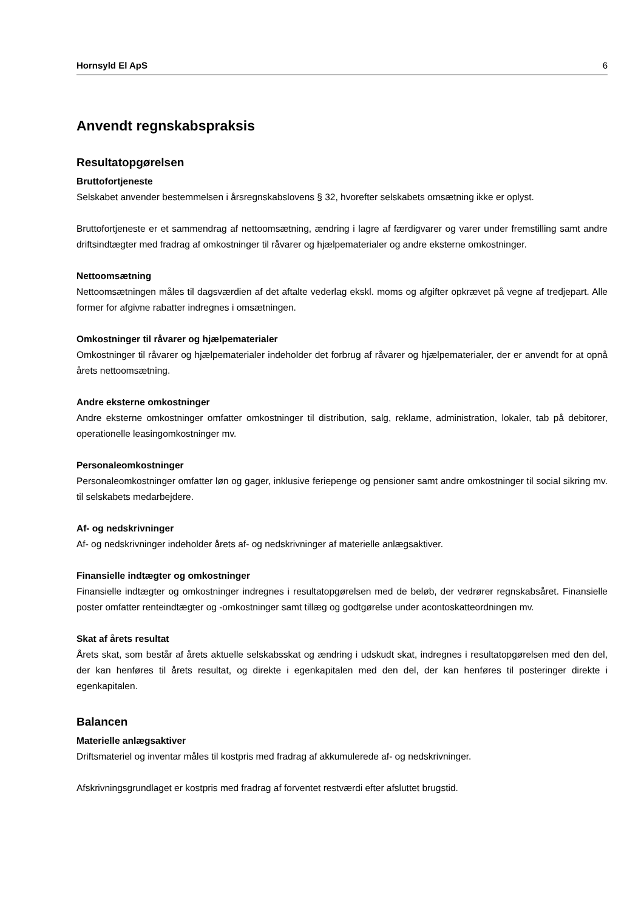Hornsyld El ApS 6
Anvendt regnskabspraksis
Resultatopgørelsen
Bruttofortjeneste
Selskabet anvender bestemmelsen i årsregnskabslovens § 32, hvorefter selskabets omsætning ikke er oplyst.
Bruttofortjeneste er et sammendrag af nettoomsætning, ændring i lagre af færdigvarer og varer under fremstilling samt andre driftsindtægter med fradrag af omkostninger til råvarer og hjælpematerialer og andre eksterne omkostninger.
Nettoomsætning
Nettoomsætningen måles til dagsværdien af det aftalte vederlag ekskl. moms og afgifter opkrævet på vegne af tredjepart. Alle former for afgivne rabatter indregnes i omsætningen.
Omkostninger til råvarer og hjælpematerialer
Omkostninger til råvarer og hjælpematerialer indeholder det forbrug af råvarer og hjælpematerialer, der er anvendt for at opnå årets nettoomsætning.
Andre eksterne omkostninger
Andre eksterne omkostninger omfatter omkostninger til distribution, salg, reklame, administration, lokaler, tab på debitorer, operationelle leasingomkostninger mv.
Personaleomkostninger
Personaleomkostninger omfatter løn og gager, inklusive feriepenge og pensioner samt andre omkostninger til social sikring mv. til selskabets medarbejdere.
Af- og nedskrivninger
Af- og nedskrivninger indeholder årets af- og nedskrivninger af materielle anlægsaktiver.
Finansielle indtægter og omkostninger
Finansielle indtægter og omkostninger indregnes i resultatopgørelsen med de beløb, der vedrører regnskabsåret. Finansielle poster omfatter renteindtægter og -omkostninger samt tillæg og godtgørelse under acontoskatteordningen mv.
Skat af årets resultat
Årets skat, som består af årets aktuelle selskabsskat og ændring i udskudt skat, indregnes i resultatopgørelsen med den del, der kan henføres til årets resultat, og direkte i egenkapitalen med den del, der kan henføres til posteringer direkte i egenkapitalen.
Balancen
Materielle anlægsaktiver
Driftsmateriel og inventar måles til kostpris med fradrag af akkumulerede af- og nedskrivninger.
Afskrivningsgrundlaget er kostpris med fradrag af forventet restværdi efter afsluttet brugstid.